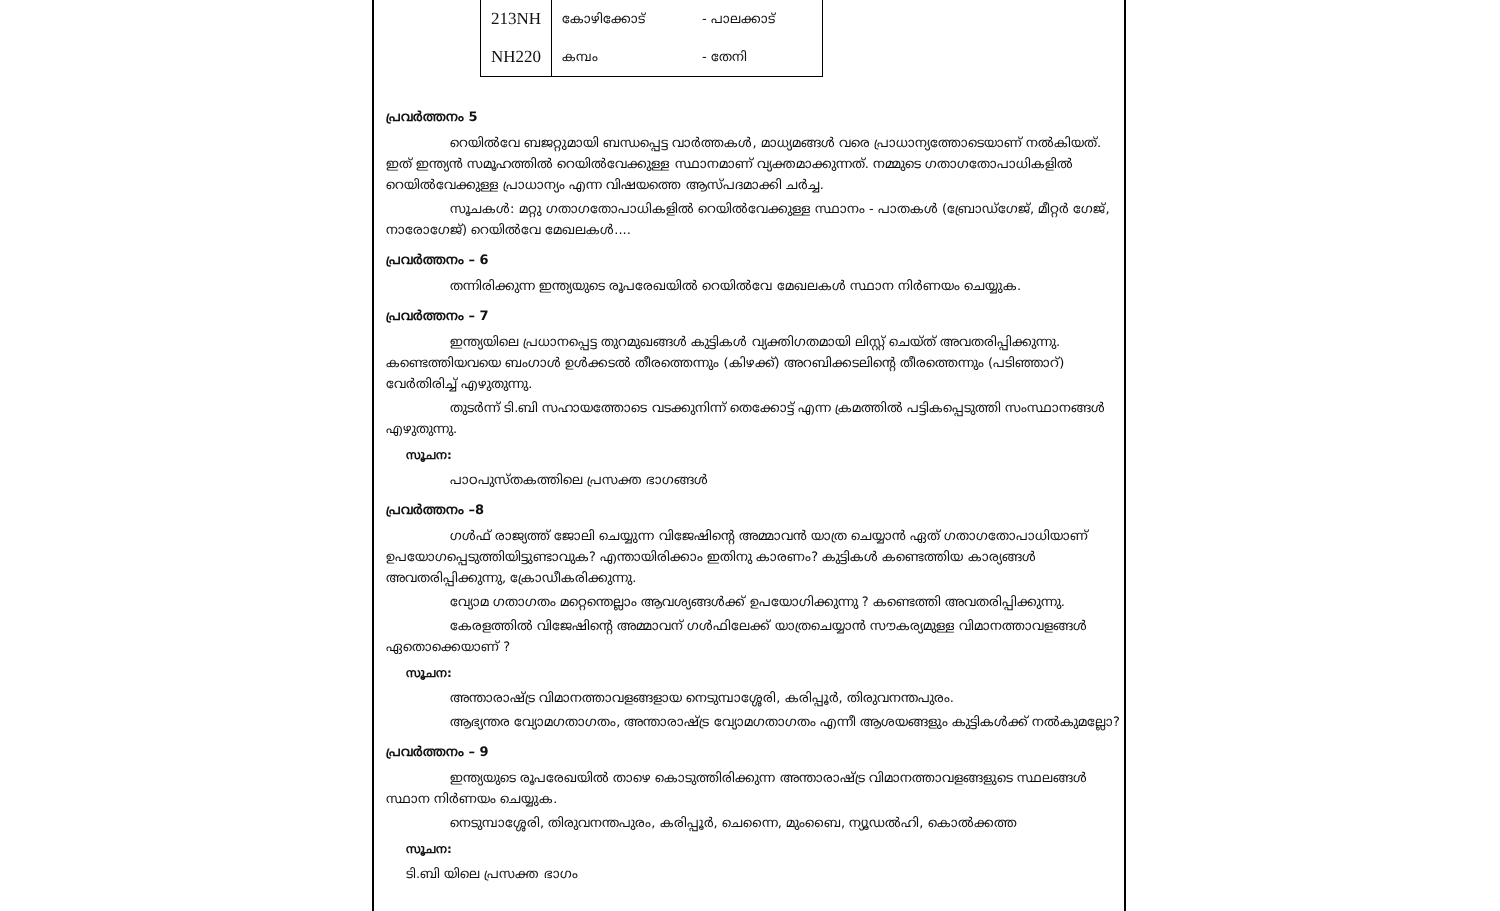| 213NH | കോഴിക്കോട് | - പാലക്കാട് |
| NH220 | കമ്പം | - തേനി |
പ്രവർത്തനം 5
റെയിൽവേ ബജറ്റുമായി ബന്ധപ്പെട്ട വാർത്തകൾ, മാധ്യമങ്ങൾ വരെ പ്രാധാന്യത്തോടെയാണ് നൽകിയത്. ഇത് ഇന്ത്യൻ സമൂഹത്തിൽ റെയിൽവേക്കുള്ള സ്ഥാനമാണ് വ്യക്തമാക്കുന്നത്. നമ്മുടെ ഗതാഗതോപാധികളിൽ റെയിൽവേക്കുള്ള പ്രാധാന്യം എന്ന വിഷയത്തെ ആസ്പദമാക്കി ചർച്ച.
സൂചകൾ: മറ്റു ഗതാഗതോപാധികളിൽ റെയിൽവേക്കുള്ള സ്ഥാനം - പാതകൾ (ബ്രോഡ്ഗേജ്, മീറ്റർ ഗേജ്, നാരോഗേജ്) റെയിൽവേ മേഖലകൾ....
പ്രവർത്തനം – 6
തന്നിരിക്കുന്ന ഇന്ത്യയുടെ രൂപരേഖയിൽ റെയിൽവേ മേഖലകൾ സ്ഥാന നിർണയം ചെയ്യുക.
പ്രവർത്തനം – 7
ഇന്ത്യയിലെ പ്രധാനപ്പെട്ട തുറമുഖങ്ങൾ കുട്ടികൾ വ്യക്തിഗതമായി ലിസ്റ്റ് ചെയ്ത് അവതരിപ്പിക്കുന്നു. കണ്ടെത്തിയവയെ ബംഗാൾ ഉൾക്കടൽ തീരത്തെന്നും (കിഴക്ക്) അറബിക്കടലിന്റെ തീരത്തെന്നും (പടിഞ്ഞാറ്) വേർതിരിച്ച് എഴുതുന്നു.
തുടർന്ന് ടി.ബി സഹായത്തോടെ വടക്കുനിന്ന് തെക്കോട്ട് എന്ന ക്രമത്തിൽ പട്ടികപ്പെടുത്തി സംസ്ഥാനങ്ങൾ എഴുതുന്നു.
സൂചന:
പാഠപുസ്തകത്തിലെ പ്രസക്ത ഭാഗങ്ങൾ
പ്രവർത്തനം –8
ഗൾഫ് രാജ്യത്ത് ജോലി ചെയ്യുന്ന വിജേഷിന്റെ അമ്മാവൻ യാത്ര ചെയ്യാൻ ഏത് ഗതാഗതോപാധിയാണ് ഉപയോഗപ്പെടുത്തിയിട്ടുണ്ടാവുക? എന്തായിരിക്കാം ഇതിനു കാരണം? കുട്ടികൾ കണ്ടെത്തിയ കാര്യങ്ങൾ അവതരിപ്പിക്കുന്നു, ക്രോഡീകരിക്കുന്നു.
വ്യോമ ഗതാഗതം മറ്റെന്തെല്ലാം ആവശ്യങ്ങൾക്ക് ഉപയോഗിക്കുന്നു ? കണ്ടെത്തി അവതരിപ്പിക്കുന്നു.
കേരളത്തിൽ വിജേഷിന്റെ അമ്മാവന് ഗൾഫിലേക്ക് യാത്രചെയ്യാൻ സൗകര്യമുള്ള വിമാനത്താവളങ്ങൾ ഏതൊക്കെയാണ് ?
സൂചന:
അന്താരാഷ്ട്ര വിമാനത്താവളങ്ങളായ നെടുമ്പാശ്ശേരി, കരിപ്പൂർ, തിരുവനന്തപുരം.
ആഭ്യന്തര വ്യോമഗതാഗതം, അന്താരാഷ്ട്ര വ്യോമഗതാഗതം എന്നീ ആശയങ്ങളും കുട്ടികൾക്ക് നൽകുമല്ലോ?
പ്രവർത്തനം – 9
ഇന്ത്യയുടെ രൂപരേഖയിൽ താഴെ കൊടുത്തിരിക്കുന്ന അന്താരാഷ്ട്ര വിമാനത്താവളങ്ങളുടെ സ്ഥലങ്ങൾ സ്ഥാന നിർണയം ചെയ്യുക.
നെടുമ്പാശ്ശേരി, തിരുവനന്തപുരം, കരിപ്പൂർ, ചെന്നൈ, മുംബൈ, ന്യൂഡൽഹി, കൊൽക്കത്ത
സൂചന:
ടി.ബി യിലെ പ്രസക്ത ഭാഗം